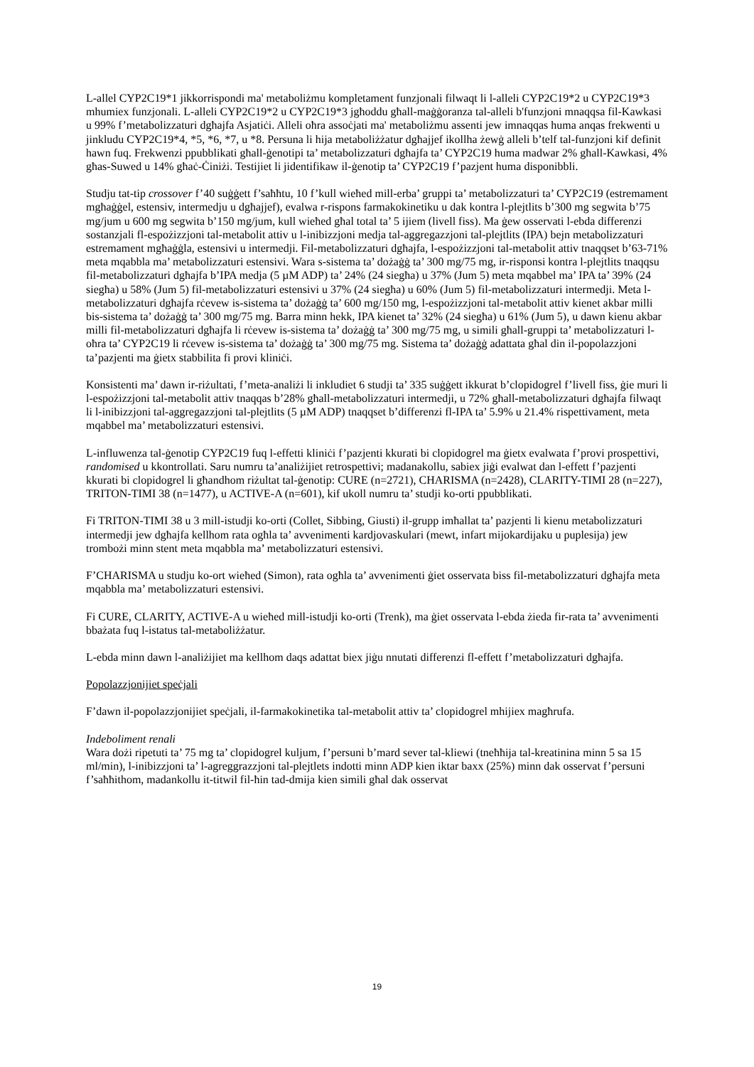L-allel CYP2C19*1 jikkorrispondi ma' metaboliżmu kompletament funzjonali filwaqt li l-alleli CYP2C19*2 u CYP2C19*3 mhumiex funzjonali. L-alleli CYP2C19*2 u CYP2C19*3 jgħoddu għall-maġġoranza tal-alleli b'funzjoni mnaqqsa fil-Kawkasi u 99% f’metabolizzaturi dgħajfa Asjatiċi. Alleli oħra assoċjati ma' metaboliżmu assenti jew imnaqqas huma anqas frekwenti u jinkludu CYP2C19*4, *5, *6, *7, u *8. Persuna li hija metaboliżżatur dgħajjef ikollha żewġ alleli b’telf tal-funzjoni kif definit hawn fuq. Frekwenzi ppubblikati għall-ġenotipi ta’ metabolizzaturi dgħajfa ta’ CYP2C19 huma madwar 2% għall-Kawkasi, 4% għas-Suwed u 14% għaċ-Ċiniżi. Testijiet li jidentifikaw il-ġenotip ta’ CYP2C19 f’pazjent huma disponibbli.
Studju tat-tip crossover f’40 suġġett f’saħħtu, 10 f’kull wieħed mill-erba’ gruppi ta’ metabolizzaturi ta’ CYP2C19 (estremament mgħaġġel, estensiv, intermedju u dgħajjef), evalwa r-rispons farmakokinetiku u dak kontra l-plejtlits b’300 mg segwita b’75 mg/jum u 600 mg segwita b’150 mg/jum, kull wieħed għal total ta’ 5 ijiem (livell fiss). Ma ġew osservati l-ebda differenzi sostanzjali fl-espożizzjoni tal-metabolit attiv u l-inibizzjoni medja tal-aggregazzjoni tal-plejtlits (IPA) bejn metabolizzaturi estremament mgħaġġla, estensivi u intermedji. Fil-metabolizzaturi dgħajfa, l-espożizzjoni tal-metabolit attiv tnaqqset b’63-71% meta mqabbla ma’ metabolizzaturi estensivi. Wara s-sistema ta’ dożaġġ ta’ 300 mg/75 mg, ir-risponsi kontra l-plejtlits tnaqqsu fil-metabolizzaturi dgħajfa b’IPA medja (5 µM ADP) ta’ 24% (24 siegħa) u 37% (Jum 5) meta mqabbel ma’ IPA ta’ 39% (24 siegħa) u 58% (Jum 5) fil-metabolizzaturi estensivi u 37% (24 siegħa) u 60% (Jum 5) fil-metabolizzaturi intermedji. Meta l-metabolizzaturi dgħajfa rċevew is-sistema ta’ dożaġġ ta’ 600 mg/150 mg, l-espożizzjoni tal-metabolit attiv kienet akbar milli bis-sistema ta’ dożaġġ ta’ 300 mg/75 mg. Barra minn hekk, IPA kienet ta’ 32% (24 siegħa) u 61% (Jum 5), u dawn kienu akbar milli fil-metabolizzaturi dgħajfa li rċevew is-sistema ta’ dożaġġ ta’ 300 mg/75 mg, u simili għall-gruppi ta’ metabolizzaturi l-oħra ta’ CYP2C19 li rċevew is-sistema ta’ dożaġġ ta’ 300 mg/75 mg. Sistema ta’ dożaġġ adattata għal din il-popolazzjoni ta’pazjenti ma ġietx stabbilita fi provi kliniċi.
Konsistenti ma’ dawn ir-riżultati, f’meta-analiżi li inkludiet 6 studji ta’ 335 suġġett ikkurat b’clopidogrel f’livell fiss, ġie muri li l-espożizzjoni tal-metabolit attiv tnaqqas b’28% għall-metabolizzaturi intermedji, u 72% għall-metabolizzaturi dgħajfa filwaqt li l-inibizzjoni tal-aggregazzjoni tal-plejtlits (5 µM ADP) tnaqqset b’differenzi fl-IPA ta’ 5.9% u 21.4% rispettivament, meta mqabbel ma’ metabolizzaturi estensivi.
L-influwenza tal-ġenotip CYP2C19 fuq l-effetti kliniċi f’pazjenti kkurati bi clopidogrel ma ġietx evalwata f’provi prospettivi, randomised u kkontrollati. Saru numru ta’analiżijiet retrospettivi; madanakollu, sabiex jiġi evalwat dan l-effett f’pazjenti kkurati bi clopidogrel li għandhom riżultat tal-ġenotip: CURE (n=2721), CHARISMA (n=2428), CLARITY-TIMI 28 (n=227), TRITON-TIMI 38 (n=1477), u ACTIVE-A (n=601), kif ukoll numru ta’ studji ko-orti ppubblikati.
Fi TRITON-TIMI 38 u 3 mill-istudji ko-orti (Collet, Sibbing, Giusti) il-grupp imħallat ta’ pazjenti li kienu metabolizzaturi intermedji jew dgħajfa kellhom rata ogħla ta’ avvenimenti kardjovaskulari (mewt, infart mijokardijaku u puplesija) jew trombożi minn stent meta mqabbla ma’ metabolizzaturi estensivi.
F’CHARISMA u studju ko-ort wieħed (Simon), rata ogħla ta’ avvenimenti ġiet osservata biss fil-metabolizzaturi dgħajfa meta mqabbla ma’ metabolizzaturi estensivi.
Fi CURE, CLARITY, ACTIVE-A u wieħed mill-istudji ko-orti (Trenk), ma ġiet osservata l-ebda żieda fir-rata ta’ avvenimenti bbażata fuq l-istatus tal-metaboliżżatur.
L-ebda minn dawn l-analiżijiet ma kellhom daqs adattat biex jiġu nnutati differenzi fl-effett f’metabolizzaturi dgħajfa.
Popolazzjonijiet speċjali
F’dawn il-popolazzjonijiet speċjali, il-farmakokinetika tal-metabolit attiv ta’ clopidogrel mhijiex magħrufa.
Indeboliment renali
Wara dożi ripetuti ta’ 75 mg ta’ clopidogrel kuljum, f’persuni b’mard sever tal-kliewi (tneħħija tal-kreatinina minn 5 sa 15 ml/min), l-inibizzjoni ta’ l-agreggrazzjoni tal-plejtlets indotti minn ADP kien iktar baxx (25%) minn dak osservat f’persuni f’saħħithom, madankollu it-titwil fil-ħin tad-dmija kien simili għal dak osservat
19